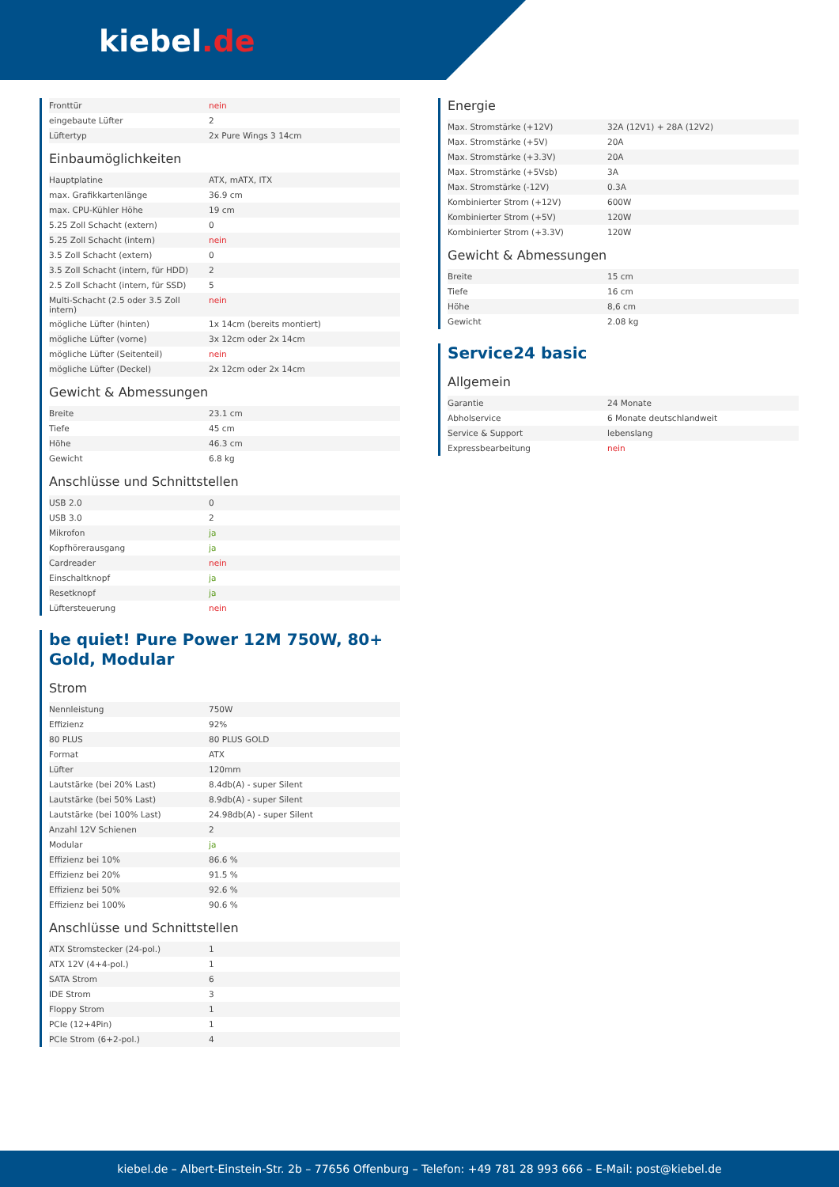kiebel.de
| Fronttür | nein |
| eingebaute Lüfter | 2 |
| Lüftertyp | 2x Pure Wings 3 14cm |
Einbaumöglichkeiten
| Hauptplatine | ATX, mATX, ITX |
| max. Grafikkartenlänge | 36.9 cm |
| max. CPU-Kühler Höhe | 19 cm |
| 5.25 Zoll Schacht (extern) | 0 |
| 5.25 Zoll Schacht (intern) | nein |
| 3.5 Zoll Schacht (extern) | 0 |
| 3.5 Zoll Schacht (intern, für HDD) | 2 |
| 2.5 Zoll Schacht (intern, für SSD) | 5 |
| Multi-Schacht (2.5 oder 3.5 Zoll intern) | nein |
| mögliche Lüfter (hinten) | 1x 14cm (bereits montiert) |
| mögliche Lüfter (vorne) | 3x 12cm oder 2x 14cm |
| mögliche Lüfter (Seitenteil) | nein |
| mögliche Lüfter (Deckel) | 2x 12cm oder 2x 14cm |
Gewicht & Abmessungen
| Breite | 23.1 cm |
| Tiefe | 45 cm |
| Höhe | 46.3 cm |
| Gewicht | 6.8 kg |
Anschlüsse und Schnittstellen
| USB 2.0 | 0 |
| USB 3.0 | 2 |
| Mikrofon | ja |
| Kopfhörerausgang | ja |
| Cardreader | nein |
| Einschaltknopf | ja |
| Resetknopf | ja |
| Lüftersteuerung | nein |
be quiet! Pure Power 12M 750W, 80+
Gold, Modular
Strom
| Nennleistung | 750W |
| Effizienz | 92% |
| 80 PLUS | 80 PLUS GOLD |
| Format | ATX |
| Lüfter | 120mm |
| Lautstärke (bei 20% Last) | 8.4db(A) - super Silent |
| Lautstärke (bei 50% Last) | 8.9db(A) - super Silent |
| Lautstärke (bei 100% Last) | 24.98db(A) - super Silent |
| Anzahl 12V Schienen | 2 |
| Modular | ja |
| Effizienz bei 10% | 86.6 % |
| Effizienz bei 20% | 91.5 % |
| Effizienz bei 50% | 92.6 % |
| Effizienz bei 100% | 90.6 % |
Anschlüsse und Schnittstellen
| ATX Stromstecker (24-pol.) | 1 |
| ATX 12V (4+4-pol.) | 1 |
| SATA Strom | 6 |
| IDE Strom | 3 |
| Floppy Strom | 1 |
| PCIe (12+4Pin) | 1 |
| PCIe Strom (6+2-pol.) | 4 |
Energie
| Max. Stromstärke (+12V) | 32A (12V1) + 28A (12V2) |
| Max. Stromstärke (+5V) | 20A |
| Max. Stromstärke (+3.3V) | 20A |
| Max. Stromstärke (+5Vsb) | 3A |
| Max. Stromstärke (-12V) | 0.3A |
| Kombinierter Strom (+12V) | 600W |
| Kombinierter Strom (+5V) | 120W |
| Kombinierter Strom (+3.3V) | 120W |
Gewicht & Abmessungen
| Breite | 15 cm |
| Tiefe | 16 cm |
| Höhe | 8,6 cm |
| Gewicht | 2.08 kg |
Service24 basic
Allgemein
| Garantie | 24 Monate |
| Abholservice | 6 Monate deutschlandweit |
| Service & Support | lebenslang |
| Expressbearbeitung | nein |
kiebel.de – Albert-Einstein-Str. 2b – 77656 Offenburg – Telefon: +49 781 28 993 666 – E-Mail: post@kiebel.de